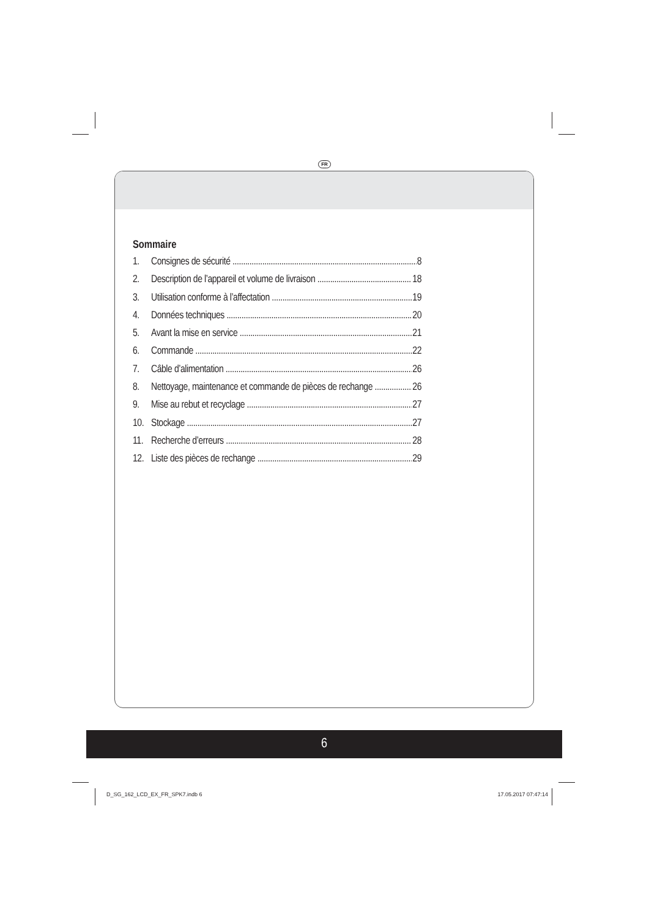FR
Sommaire
1. Consignes de sécurité 8
2. Description de l’appareil et volume de livraison 18
3. Utilisation conforme à l’affectation 19
4. Données techniques 20
5. Avant la mise en service 21
6. Commande 22
7. Câble d’alimentation 26
8. Nettoyage, maintenance et commande de pièces de rechange 26
9. Mise au rebut et recyclage 27
10. Stockage 27
11. Recherche d’erreurs 28
12. Liste des pièces de rechange 29
6
D_SG_162_LCD_EX_FR_SPK7.indb 6 17.05.2017 07:47:14